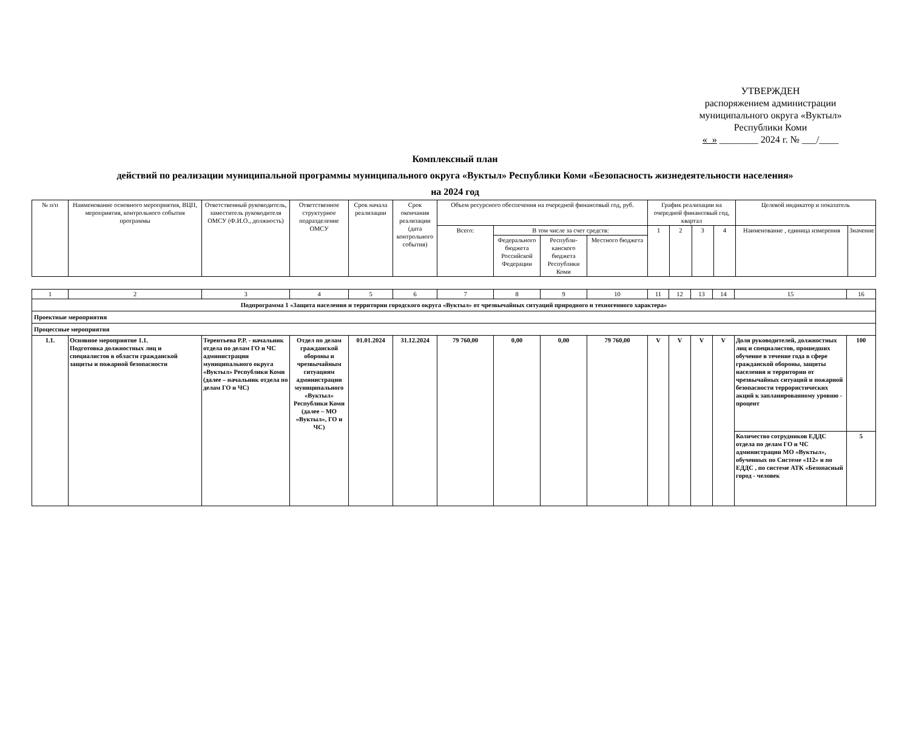УТВЕРЖДЕН
распоряжением администрации
муниципального округа «Вуктыл»
Республики Коми
« » ________ 2024 г. № ___/____
Комплексный план
действий по реализации муниципальной программы муниципального округа «Вуктыл» Республики Коми «Безопасность жизнедеятельности населения»
на 2024 год
| № п/п | Наименование основного мероприятия, ВЦП, мероприятия, контрольного события программы | Ответственный руководитель, заместитель руководителя ОМСУ (Ф.И.О., должность) | Ответственное структурное подразделение ОМСУ | Срок начала реализации | Срок окончания реализации (дата контрольного события) | Объем ресурсного обеспечения на очередной финансовый год, руб. | | | | График реализации на очередной финансовый год, квартал | | | | Целевой индикатор и показатель | |
| --- | --- | --- | --- | --- | --- | --- | --- | --- | --- | --- | --- | --- | --- | --- | --- |
| | | | | | | Всего: | В том числе за счет средств: | | | 1 | 2 | 3 | 4 | Наименование , единица измерения | Значение |
| | | | | | | | Федерального бюджета Российской Федерации | Республи-канского бюджета Республики Коми | Местного бюджета | | | | | | |
| 1 | 2 | 3 | 4 | 5 | 6 | 7 | 8 | 9 | 10 | 11 | 12 | 13 | 14 | 15 | 16 |
| Подпрограмма 1 «Защита населения и территории городского округа «Вуктыл» от чрезвычайных ситуаций природного и техногенного характера» | | | | | | | | | | | | | | | |
| Проектные мероприятия | | | | | | | | | | | | | | | |
| Процессные мероприятия | | | | | | | | | | | | | | | |
| 1.1. | Основное мероприятие 1.1. Подготовка должностных лиц и специалистов в области гражданской защиты и пожарной безопасности | Терентьева Р.Р. - начальник отдела по делам ГО и ЧС администрации муниципального округа «Вуктыл» Республики Коми (далее – начальник отдела по делам ГО и ЧС) | Отдел по делам гражданской обороны и чрезвычайным ситуациям администрации муниципального «Вуктыл» Республики Коми (далее – МО «Вуктыл», ГО и ЧС) | 01.01.2024 | 31.12.2024 | 79 760,00 | 0,00 | 0,00 | 79 760,00 | V | V | V | V | Доля руководителей, должностных лиц и специалистов, прошедших обучение в течение года в сфере гражданской обороны, защиты населения и территории от чрезвычайных ситуаций и пожарной безопасности террористических акций к запланированному уровню - процент | 100 |
| | | | | | | | | | | | | | | Количество сотрудников ЕДДС отдела по делам ГО и ЧС администрации МО «Вуктыл», обученных по Системе «112» и по ЕДДС , по системе АТК «Безопасный город - человек | 5 |